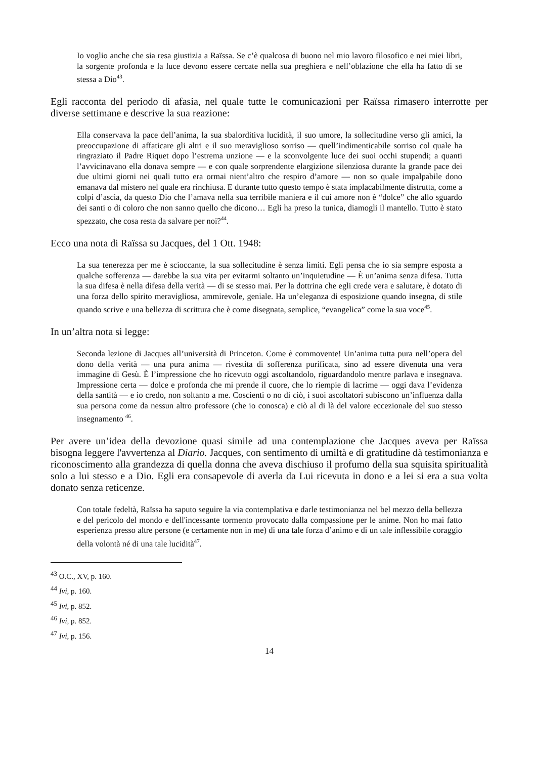Io voglio anche che sia resa giustizia a Raïssa. Se c’è qualcosa di buono nel mio lavoro filosofico e nei miei libri, la sorgente profonda e la luce devono essere cercate nella sua preghiera e nell’oblazione che ella ha fatto di se stessa a Dio<sup>43</sup>.
Egli racconta del periodo di afasia, nel quale tutte le comunicazioni per Raïssa rimasero interrotte per diverse settimane e descrive la sua reazione:
Ella conservava la pace dell’anima, la sua sbalorditiva lucidità, il suo umore, la sollecitudine verso gli amici, la preoccupazione di affaticare gli altri e il suo meraviglioso sorriso — quell’indimenticabile sorriso col quale ha ringraziato il Padre Riquet dopo l’estrema unzione — e la sconvolgente luce dei suoi occhi stupendi; a quanti l’avvicinavano ella donava sempre — e con quale sorprendente elargizione silenziosa durante la grande pace dei due ultimi giorni nei quali tutto era ormai nient’altro che respiro d’amore — non so quale impalpabile dono emanava dal mistero nel quale era rinchiusa. E durante tutto questo tempo è stata implacabilmente distrutta, come a colpi d’ascia, da questo Dio che l’amava nella sua terribile maniera e il cui amore non è “dolce” che allo sguardo dei santi o di coloro che non sanno quello che dicono… Egli ha preso la tunica, diamogli il mantello. Tutto è stato spezzato, che cosa resta da salvare per noi?<sup>44</sup>.
Ecco una nota di Raïssa su Jacques, del 1 Ott. 1948:
La sua tenerezza per me è scioccante, la sua sollecitudine è senza limiti. Egli pensa che io sia sempre esposta a qualche sofferenza — darebbe la sua vita per evitarmi soltanto un’inquietudine — È un’anima senza difesa. Tutta la sua difesa è nella difesa della verità — di se stesso mai. Per la dottrina che egli crede vera e salutare, è dotato di una forza dello spirito meravigliosa, ammirevole, geniale. Ha un’eleganza di esposizione quando insegna, di stile quando scrive e una bellezza di scrittura che è come disegnata, semplice, “evangelica” come la sua voce<sup>45</sup>.
In un’altra nota si legge:
Seconda lezione di Jacques all’università di Princeton. Come è commovente! Un’anima tutta pura nell’opera del dono della verità — una pura anima — rivestita di sofferenza purificata, sino ad essere divenuta una vera immagine di Gesù. È l’impressione che ho ricevuto oggi ascoltandolo, riguardandolo mentre parlava e insegnava. Impressione certa — dolce e profonda che mi prende il cuore, che lo riempie di lacrime — oggi dava l’evidenza della santità — e io credo, non soltanto a me. Coscienti o no di ciò, i suoi ascoltatori subiscono un’influenza dalla sua persona come da nessun altro professore (che io conosca) e ciò al di là del valore eccezionale del suo stesso insegnamento <sup>46</sup>.
Per avere un’idea della devozione quasi simile ad una contemplazione che Jacques aveva per Raïssa bisogna leggere l'avvertenza al Diario. Jacques, con sentimento di umiltà e di gratitudine dà testimonianza e riconoscimento alla grandezza di quella donna che aveva dischiuso il profumo della sua squisita spiritualità solo a lui stesso e a Dio. Egli era consapevole di averla da Lui ricevuta in dono e a lei si era a sua volta donato senza reticenze.
Con totale fedeltà, Raïssa ha saputo seguire la via contemplativa e darle testimonianza nel bel mezzo della bellezza e del pericolo del mondo e dell'incessante tormento provocato dalla compassione per le anime. Non ho mai fatto esperienza presso altre persone (e certamente non in me) di una tale forza d’animo e di un tale inflessibile coraggio della volontà né di una tale lucidità<sup>47</sup>.
<sup>43</sup> O.C., XV, p. 160.
<sup>44</sup> Ivi, p. 160.
<sup>45</sup> Ivi, p. 852.
<sup>46</sup> Ivi, p. 852.
<sup>47</sup> Ivi, p. 156.
14